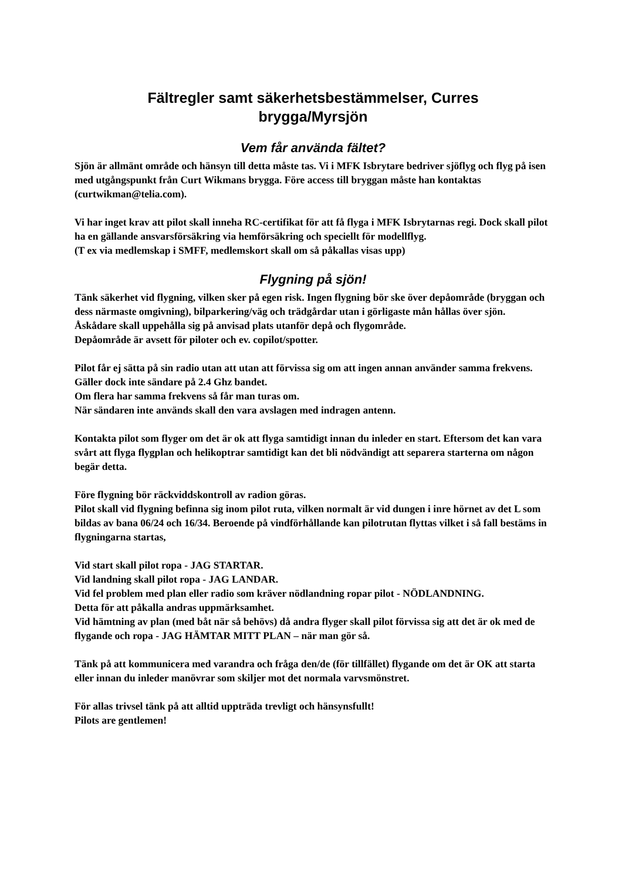Fältregler samt säkerhetsbestämmelser, Curres
brygga/Myrsjön
Vem får använda fältet?
Sjön är allmänt område och hänsyn till detta måste tas. Vi i MFK Isbrytare bedriver sjöflyg och flyg på isen med utgångspunkt från Curt Wikmans brygga. Före access till bryggan måste han kontaktas (curtwikman@telia.com).
Vi har inget krav att pilot skall inneha RC-certifikat för att få flyga i MFK Isbrytarnas regi. Dock skall pilot ha en gällande ansvarsförsäkring via hemförsäkring och speciellt för modellflyg.
(T ex via medlemskap i SMFF, medlemskort skall om så påkallas visas upp)
Flygning på sjön!
Tänk säkerhet vid flygning, vilken sker på egen risk. Ingen flygning bör ske över depåområde (bryggan och dess närmaste omgivning), bilparkering/väg och trädgårdar utan i görligaste mån hållas över sjön.
Åskådare skall uppehålla sig på anvisad plats utanför depå och flygområde.
Depåområde är avsett för piloter och ev. copilot/spotter.
Pilot får ej sätta på sin radio utan att utan att förvissa sig om att ingen annan använder samma frekvens. Gäller dock inte sändare på 2.4 Ghz bandet.
Om flera har samma frekvens så får man turas om.
När sändaren inte används skall den vara avslagen med indragen antenn.
Kontakta pilot som flyger om det är ok att flyga samtidigt innan du inleder en start. Eftersom det kan vara svårt att flyga flygplan och helikoptrar samtidigt kan det bli nödvändigt att separera starterna om någon begär detta.
Före flygning bör räckviddskontroll av radion göras.
Pilot skall vid flygning befinna sig inom pilot ruta, vilken normalt är vid dungen i inre hörnet av det L som bildas av bana 06/24 och 16/34. Beroende på vindförhållande kan pilotrutan flyttas vilket i så fall bestäms in flygningarna startas,
Vid start skall pilot ropa - JAG STARTAR.
Vid landning skall pilot ropa - JAG LANDAR.
Vid fel problem med plan eller radio som kräver nödlandning ropar pilot - NÖDLANDNING.
Detta för att påkalla andras uppmärksamhet.
Vid hämtning av plan (med båt när så behövs) då andra flyger skall pilot förvissa sig att det är ok med de flygande och ropa - JAG HÄMTAR MITT PLAN – när man gör så.
Tänk på att kommunicera med varandra och fråga den/de (för tillfället) flygande om det är OK att starta eller innan du inleder manövrar som skiljer mot det normala varvsmönstret.
För allas trivsel tänk på att alltid uppträda trevligt och hänsynsfullt!
Pilots are gentlemen!